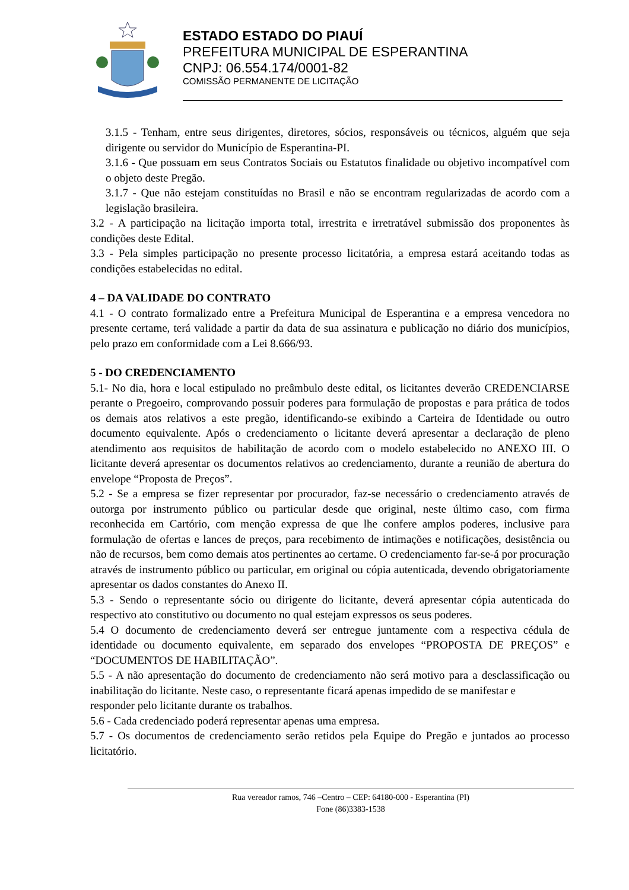ESTADO ESTADO DO PIAUÍ
PREFEITURA MUNICIPAL DE ESPERANTINA
CNPJ: 06.554.174/0001-82
COMISSÃO PERMANENTE DE LICITAÇÃO
3.1.5 - Tenham, entre seus dirigentes, diretores, sócios, responsáveis ou técnicos, alguém que seja dirigente ou servidor do Município de Esperantina-PI.
3.1.6 - Que possuam em seus Contratos Sociais ou Estatutos finalidade ou objetivo incompatível com o objeto deste Pregão.
3.1.7 - Que não estejam constituídas no Brasil e não se encontram regularizadas de acordo com a legislação brasileira.
3.2 - A participação na licitação importa total, irrestrita e irretratável submissão dos proponentes às condições deste Edital.
3.3 - Pela simples participação no presente processo licitatória, a empresa estará aceitando todas as condições estabelecidas no edital.
4 – DA VALIDADE DO CONTRATO
4.1 - O contrato formalizado entre a Prefeitura Municipal de Esperantina e a empresa vencedora no presente certame, terá validade a partir da data de sua assinatura e publicação no diário dos municípios, pelo prazo em conformidade com a Lei 8.666/93.
5 - DO CREDENCIAMENTO
5.1- No dia, hora e local estipulado no preâmbulo deste edital, os licitantes deverão CREDENCIARSE perante o Pregoeiro, comprovando possuir poderes para formulação de propostas e para prática de todos os demais atos relativos a este pregão, identificando-se exibindo a Carteira de Identidade ou outro documento equivalente. Após o credenciamento o licitante deverá apresentar a declaração de pleno atendimento aos requisitos de habilitação de acordo com o modelo estabelecido no ANEXO III. O licitante deverá apresentar os documentos relativos ao credenciamento, durante a reunião de abertura do envelope “Proposta de Preços”.
5.2 - Se a empresa se fizer representar por procurador, faz-se necessário o credenciamento através de outorga por instrumento público ou particular desde que original, neste último caso, com firma reconhecida em Cartório, com menção expressa de que lhe confere amplos poderes, inclusive para formulação de ofertas e lances de preços, para recebimento de intimações e notificações, desistência ou não de recursos, bem como demais atos pertinentes ao certame. O credenciamento far-se-á por procuração através de instrumento público ou particular, em original ou cópia autenticada, devendo obrigatoriamente apresentar os dados constantes do Anexo II.
5.3 - Sendo o representante sócio ou dirigente do licitante, deverá apresentar cópia autenticada do respectivo ato constitutivo ou documento no qual estejam expressos os seus poderes.
5.4 O documento de credenciamento deverá ser entregue juntamente com a respectiva cédula de identidade ou documento equivalente, em separado dos envelopes “PROPOSTA DE PREÇOS” e “DOCUMENTOS DE HABILITAÇÃO”.
5.5 - A não apresentação do documento de credenciamento não será motivo para a desclassificação ou inabilitação do licitante. Neste caso, o representante ficará apenas impedido de se manifestar e
responder pelo licitante durante os trabalhos.
5.6 - Cada credenciado poderá representar apenas uma empresa.
5.7 - Os documentos de credenciamento serão retidos pela Equipe do Pregão e juntados ao processo licitatório.
Rua vereador ramos, 746 –Centro – CEP: 64180-000 - Esperantina (PI)
Fone (86)3383-1538